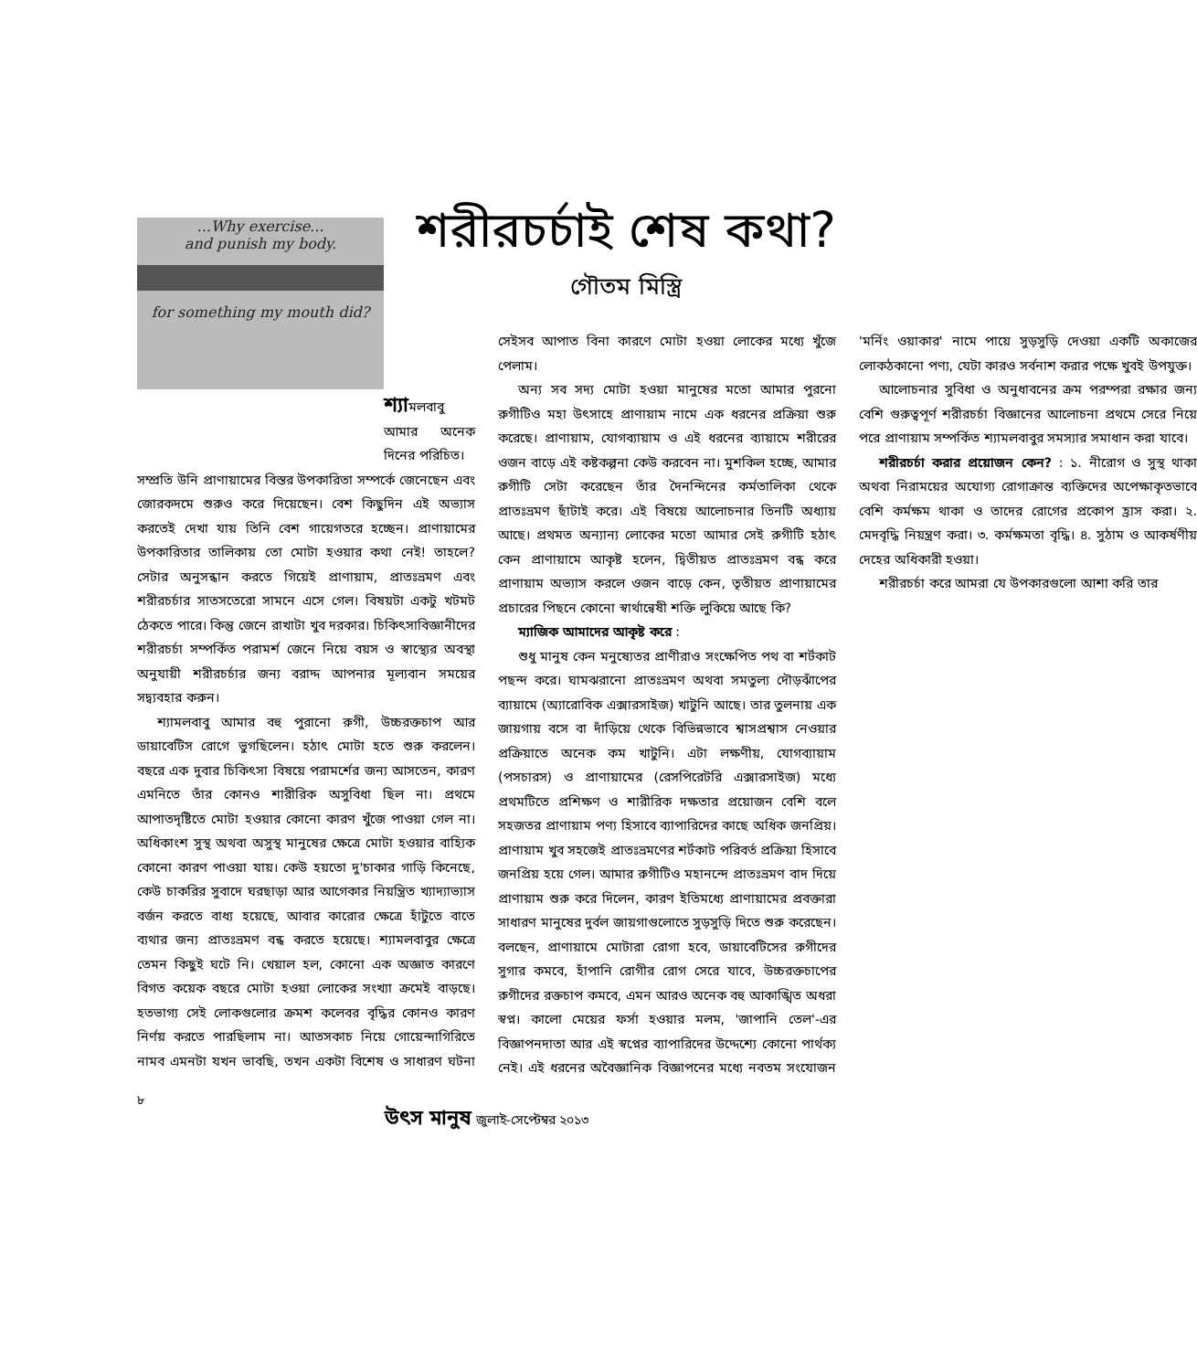...Why exercise...
and punish my body.
for something my mouth did?
শরীরচর্চাই শেষ কথা?
গৌতম মিস্ত্রি
শ্যামলবাবু আমার অনেক দিনের পরিচিত।
সম্প্রতি উনি প্রাণায়ামের বিস্তর উপকারিতা সম্পর্কে জেনেছেন এবং জোরকদমে শুরুও করে দিয়েছেন। বেশ কিছুদিন এই অভ্যাস করতেই দেখা যায় তিনি বেশ গায়েগতরে হচ্ছেন। প্রাণায়ামের উপকারিতার তালিকায় তো মোটা হওয়ার কথা নেই! তাহলে? সেটার অনুসন্ধান করতে গিয়েই প্রাণায়াম, প্রাতঃভ্রমণ এবং শরীরচর্চার সাতসতেরো সামনে এসে গেল। বিষয়টা একটু খটমট ঠেকতে পারে। কিন্তু জেনে রাখাটা খুব দরকার। চিকিৎসাবিজ্ঞানীদের শরীরচর্চা সম্পর্কিত পরামর্শ জেনে নিয়ে বয়স ও স্বাস্থ্যের অবস্থা অনুযায়ী শরীরচর্চার জন্য বরাদ্দ আপনার মূল্যবান সময়ের সদ্ব্যবহার করুন।
শ্যামলবাবু আমার বহু পুরানো রুগী, উচ্চরক্তচাপ আর ডায়াবেটিস রোগে ভুগছিলেন। হঠাৎ মোটা হতে শুরু করলেন। বছরে এক দুবার চিকিৎসা বিষয়ে পরামর্শের জন্য আসতেন, কারণ এমনিতে তাঁর কোনও শারীরিক অসুবিধা ছিল না। প্রথমে আপাতদৃষ্টিতে মোটা হওয়ার কোনো কারণ খুঁজে পাওয়া গেল না। অধিকাংশ সুস্থ অথবা অসুস্থ মানুষের ক্ষেত্রে মোটা হওয়ার বাহ্যিক কোনো কারণ পাওয়া যায়। কেউ হয়তো দু'চাকার গাড়ি কিনেছে, কেউ চাকরির সুবাদে ঘরছাড়া আর আগেকার নিয়ন্ত্রিত খ্যাদ্যাভ্যাস বর্জন করতে বাধ্য হয়েছে, আবার কারোর ক্ষেত্রে হাঁটুতে বাতে ব্যথার জন্য প্রাতঃভ্রমণ বন্ধ করতে হয়েছে। শ্যামলবাবুর ক্ষেত্রে তেমন কিছুই ঘটে নি। খেয়াল হল, কোনো এক অজ্ঞাত কারণে বিগত কয়েক বছরে মোটা হওয়া লোকের সংখ্যা ক্রমেই বাড়ছে। হতভাগ্য সেই লোকগুলোর ক্রমশ কলেবর বৃদ্ধির কোনও কারণ নির্ণয় করতে পারছিলাম না। আতসকাচ নিয়ে গোয়েন্দাগিরিতে নামব এমনটা যখন ভাবছি, তখন একটা বিশেষ ও সাধারণ ঘটনা সেইসব আপাত বিনা কারণে মোটা হওয়া লোকের মধ্যে খুঁজে পেলাম।
অন্য সব সদ্য মোটা হওয়া মানুষের মতো আমার পুরনো রুগীটিও মহা উৎসাহে প্রাণায়াম নামে এক ধরনের প্রক্রিয়া শুরু করেছে। প্রাণায়াম, যোগব্যায়াম ও এই ধরনের ব্যায়ামে শরীরের ওজন বাড়ে এই কষ্টকল্পনা কেউ করবেন না। মুশকিল হচ্ছে, আমার রুগীটি সেটা করেছেন তাঁর দৈনন্দিনের কর্মতালিকা থেকে প্রাতঃভ্রমণ ছাঁটাই করে। এই বিষয়ে আলোচনার তিনটি অধ্যায় আছে। প্রথমত অন্যান্য লোকের মতো আমার সেই রুগীটি হঠাৎ কেন প্রাণায়ামে আকৃষ্ট হলেন, দ্বিতীয়ত প্রাতঃভ্রমণ বন্ধ করে প্রাণায়াম অভ্যাস করলে ওজন বাড়ে কেন, তৃতীয়ত প্রাণায়ামের প্রচারের পিছনে কোনো স্বার্থান্বেষী শক্তি লুকিয়ে আছে কি?
ম্যাজিক আমাদের আকৃষ্ট করে :
শুধু মানুষ কেন মনুষ্যেতর প্রাণীরাও সংক্ষেপিত পথ বা শর্টকাট পছন্দ করে। ঘামঝরানো প্রাতঃভ্রমণ অথবা সমতুল্য দৌড়ঝাঁপের ব্যায়ামে (অ্যারোবিক এক্সারসাইজ) খাটুনি আছে। তার তুলনায় এক জায়গায় বসে বা দাঁড়িয়ে থেকে বিভিন্নভাবে শ্বাসপ্রশ্বাস নেওয়ার প্রক্রিয়াতে অনেক কম খাটুনি। এটা লক্ষণীয়, যোগব্যায়াম (পসচারস) ও প্রাণায়ামের (রেসপিরেটরি এক্সারসাইজ) মধ্যে প্রথমটিতে প্রশিক্ষণ ও শারীরিক দক্ষতার প্রয়োজন বেশি বলে সহজতর প্রাণায়াম পণ্য হিসাবে ব্যাপারিদের কাছে অধিক জনপ্রিয়। প্রাণায়াম খুব সহজেই প্রাতঃভ্রমণের শর্টকাট পরিবর্ত প্রক্রিয়া হিসাবে জনপ্রিয় হয়ে গেল। আমার রুগীটিও মহানন্দে প্রাতঃভ্রমণ বাদ দিয়ে প্রাণায়াম শুরু করে দিলেন, কারণ ইতিমধ্যে প্রাণায়ামের প্রবক্তারা সাধারণ মানুষের দুর্বল জায়গাগুলোতে সুড়সুড়ি দিতে শুরু করেছেন। বলছেন, প্রাণায়ামে মোটারা রোগা হবে, ডায়াবেটিসের রুগীদের সুগার কমবে, হাঁপানি রোগীর রোগ সেরে যাবে, উচ্চরক্তচাপের রুগীদের রক্তচাপ কমবে, এমন আরও অনেক বহু আকাঙ্খিত অধরা স্বপ্ন। কালো মেয়ের ফর্সা হওয়ার মলম, 'জাপানি তেল'-এর বিজ্ঞাপনদাতা আর এই স্বপ্নের ব্যাপারিদের উদ্দেশ্যে কোনো পার্থক্য নেই। এই ধরনের অবৈজ্ঞানিক বিজ্ঞাপনের মধ্যে নবতম সংযোজন 'মর্নিং ওয়াকার' নামে পায়ে সুড়সুড়ি দেওয়া একটি অকাজের লোকঠকানো পণ্য, যেটা কারও সর্বনাশ করার পক্ষে খুবই উপযুক্ত।
আলোচনার সুবিধা ও অনুধাবনের ক্রম পরম্পরা রক্ষার জন্য বেশি গুরুত্বপূর্ণ শরীরচর্চা বিজ্ঞানের আলোচনা প্রথমে সেরে নিয়ে পরে প্রাণায়াম সম্পর্কিত শ্যামলবাবুর সমস্যার সমাধান করা যাবে।
শরীরচর্চা করার প্রয়োজন কেন? : ১. নীরোগ ও সুস্থ থাকা অথবা নিরাময়ের অযোগ্য রোগাক্রান্ত ব্যক্তিদের অপেক্ষাকৃতভাবে বেশি কর্মক্ষম থাকা ও তাদের রোগের প্রকোপ হ্রাস করা। ২. মেদবৃদ্ধি নিয়ন্ত্রণ করা। ৩. কর্মক্ষমতা বৃদ্ধি। ৪. সুঠাম ও আকর্ষণীয় দেহের অধিকারী হওয়া।
শরীরচর্চা করে আমরা যে উপকারগুলো আশা করি তার
৮
উৎস মানুষ জুলাই-সেপ্টেম্বর ২০১৩